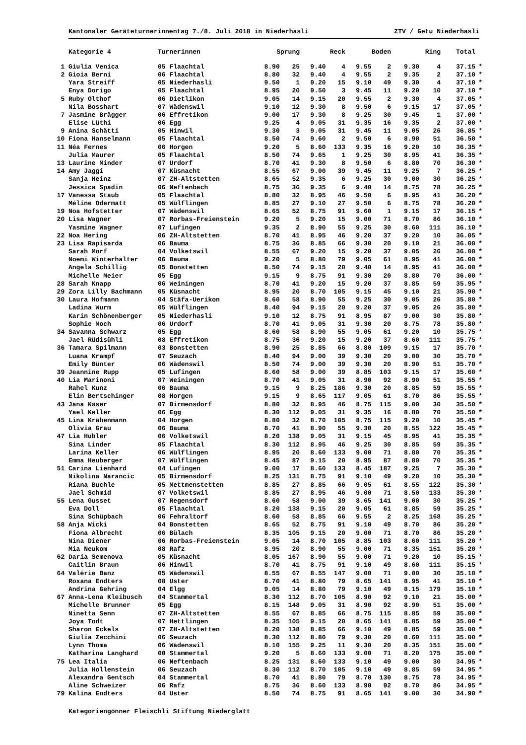Kantonaler Geräteturnerinnentag 7./8. Juli 2018 in Niederhasli ZTV / Getu Niederhasli
| | Kategorie 4 | Turnerinnen | Sprung | | Reck | | Boden | | Ring | | Total | |
| --- | --- | --- | --- | --- | --- | --- | --- | --- | --- | --- | --- | --- |
| 1 | Giulia Venica | 05 Flaachtal | 8.90 | 25 | 9.40 | 4 | 9.55 | 2 | 9.30 | 4 | 37.15 | * |
| 2 | Gioia Berni | 06 Flaachtal | 8.80 | 32 | 9.40 | 4 | 9.55 | 2 | 9.35 | 2 | 37.10 | * |
| | Yara Streiff | 05 Niederhasli | 9.50 | 1 | 9.20 | 15 | 9.10 | 49 | 9.30 | 4 | 37.10 | * |
| | Enya Dorigo | 05 Flaachtal | 8.95 | 20 | 9.50 | 3 | 9.45 | 11 | 9.20 | 10 | 37.10 | * |
| 5 | Ruby Olthof | 06 Dietlikon | 9.05 | 14 | 9.15 | 20 | 9.55 | 2 | 9.30 | 4 | 37.05 | * |
| | Nila Bosshart | 07 Wädenswil | 9.10 | 12 | 9.30 | 8 | 9.50 | 6 | 9.15 | 17 | 37.05 | * |
| 7 | Jasmine Brägger | 06 Effretikon | 9.00 | 17 | 9.30 | 8 | 9.25 | 30 | 9.45 | 1 | 37.00 | * |
| | Elise Lüthi | 06 Egg | 9.25 | 4 | 9.05 | 31 | 9.35 | 16 | 9.35 | 2 | 37.00 | * |
| 9 | Anina Schätti | 05 Hinwil | 9.30 | 3 | 9.05 | 31 | 9.45 | 11 | 9.05 | 26 | 36.85 | * |
| 10 | Fiona Hanselmann | 05 Flaachtal | 8.50 | 74 | 9.60 | 2 | 9.50 | 6 | 8.90 | 51 | 36.50 | * |
| 11 | Néa Fernes | 06 Horgen | 9.20 | 5 | 8.60 | 133 | 9.35 | 16 | 9.20 | 10 | 36.35 | * |
| | Julia Maurer | 05 Flaachtal | 8.50 | 74 | 9.65 | 1 | 9.25 | 30 | 8.95 | 41 | 36.35 | * |
| 13 | Laurine Minder | 07 Urdorf | 8.70 | 41 | 9.30 | 8 | 9.50 | 6 | 8.80 | 70 | 36.30 | * |
| 14 | Amy Jaggi | 07 Küsnacht | 8.55 | 67 | 9.00 | 39 | 9.45 | 11 | 9.25 | 7 | 36.25 | * |
| | Sanja Heinz | 07 ZH-Altstetten | 8.65 | 52 | 9.35 | 6 | 9.25 | 30 | 9.00 | 30 | 36.25 | * |
| | Jessica Spadin | 06 Neftenbach | 8.75 | 36 | 9.35 | 6 | 9.40 | 14 | 8.75 | 78 | 36.25 | * |
| 17 | Vanessa Staub | 05 Flaachtal | 8.80 | 32 | 8.95 | 46 | 9.50 | 6 | 8.95 | 41 | 36.20 | * |
| | Méline Odermatt | 05 Wülflingen | 8.85 | 27 | 9.10 | 27 | 9.50 | 6 | 8.75 | 78 | 36.20 | * |
| 19 | Noa Hofstetter | 07 Wädenswil | 8.65 | 52 | 8.75 | 91 | 9.60 | 1 | 9.15 | 17 | 36.15 | * |
| 20 | Lisa Wagner | 07 Rorbas-Freienstein | 9.20 | 5 | 9.20 | 15 | 9.00 | 71 | 8.70 | 86 | 36.10 | * |
| | Yasmine Wagner | 07 Lufingen | 9.35 | 2 | 8.90 | 55 | 9.25 | 30 | 8.60 | 111 | 36.10 | * |
| 22 | Noa Hering | 06 ZH-Altstetten | 8.70 | 41 | 8.95 | 46 | 9.20 | 37 | 9.20 | 10 | 36.05 | * |
| 23 | Lisa Rapisarda | 06 Bauma | 8.75 | 36 | 8.85 | 66 | 9.30 | 20 | 9.10 | 21 | 36.00 | * |
| | Sarah Morf | 04 Volketswil | 8.55 | 67 | 9.20 | 15 | 9.20 | 37 | 9.05 | 26 | 36.00 | * |
| | Noemi Winterhalter | 06 Bauma | 9.20 | 5 | 8.80 | 79 | 9.05 | 61 | 8.95 | 41 | 36.00 | * |
| | Angela Schillig | 05 Bonstetten | 8.50 | 74 | 9.15 | 20 | 9.40 | 14 | 8.95 | 41 | 36.00 | * |
| | Michelle Meier | 05 Egg | 9.15 | 9 | 8.75 | 91 | 9.30 | 20 | 8.80 | 70 | 36.00 | * |
| 28 | Sarah Knapp | 06 Weiningen | 8.70 | 41 | 9.20 | 15 | 9.20 | 37 | 8.85 | 59 | 35.95 | * |
| 29 | Zora Lilly Bachmann | 05 Küsnacht | 8.95 | 20 | 8.70 | 105 | 9.15 | 45 | 9.10 | 21 | 35.90 | * |
| 30 | Laura Hofmann | 04 Stäfa-Uerikon | 8.60 | 58 | 8.90 | 55 | 9.25 | 30 | 9.05 | 26 | 35.80 | * |
| | Ladina Wurm | 05 Wülflingen | 8.40 | 94 | 9.15 | 20 | 9.20 | 37 | 9.05 | 26 | 35.80 | * |
| | Karin Schönenberger | 05 Niederhasli | 9.10 | 12 | 8.75 | 91 | 8.95 | 87 | 9.00 | 30 | 35.80 | * |
| | Sophie Moch | 06 Urdorf | 8.70 | 41 | 9.05 | 31 | 9.30 | 20 | 8.75 | 78 | 35.80 | * |
| 34 | Savanna Schwarz | 05 Egg | 8.60 | 58 | 8.90 | 55 | 9.05 | 61 | 9.20 | 10 | 35.75 | * |
| | Jael Rüdisühli | 08 Effretikon | 8.75 | 36 | 9.20 | 15 | 9.20 | 37 | 8.60 | 111 | 35.75 | * |
| 36 | Tamara Spilmann | 03 Bonstetten | 8.90 | 25 | 8.85 | 66 | 8.80 | 109 | 9.15 | 17 | 35.70 | * |
| | Luana Krampf | 07 Seuzach | 8.40 | 94 | 9.00 | 39 | 9.30 | 20 | 9.00 | 30 | 35.70 | * |
| | Emily Bünter | 06 Wädenswil | 8.50 | 74 | 9.00 | 39 | 9.30 | 20 | 8.90 | 51 | 35.70 | * |
| 39 | Jeannine Rupp | 05 Lufingen | 8.60 | 58 | 9.00 | 39 | 8.85 | 103 | 9.15 | 17 | 35.60 | * |
| 40 | Lia Marinoni | 07 Weiningen | 8.70 | 41 | 9.05 | 31 | 8.90 | 92 | 8.90 | 51 | 35.55 | * |
| | Rahel Kunz | 06 Bauma | 9.15 | 9 | 8.25 | 186 | 9.30 | 20 | 8.85 | 59 | 35.55 | * |
| | Elin Bertschinger | 08 Horgen | 9.15 | 9 | 8.65 | 117 | 9.05 | 61 | 8.70 | 86 | 35.55 | * |
| 43 | Jana Käser | 07 Birmensdorf | 8.80 | 32 | 8.95 | 46 | 8.75 | 115 | 9.00 | 30 | 35.50 | * |
| | Yael Keller | 06 Egg | 8.30 | 112 | 9.05 | 31 | 9.35 | 16 | 8.80 | 70 | 35.50 | * |
| 45 | Lina Krähenmann | 04 Horgen | 8.80 | 32 | 8.70 | 105 | 8.75 | 115 | 9.20 | 10 | 35.45 | * |
| | Olivia Grau | 06 Bauma | 8.70 | 41 | 8.90 | 55 | 9.30 | 20 | 8.55 | 122 | 35.45 | * |
| 47 | Lia Hubler | 06 Volketswil | 8.20 | 138 | 9.05 | 31 | 9.15 | 45 | 8.95 | 41 | 35.35 | * |
| | Sina Linder | 05 Flaachtal | 8.30 | 112 | 8.95 | 46 | 9.25 | 30 | 8.85 | 59 | 35.35 | * |
| | Larina Keller | 06 Wülflingen | 8.95 | 20 | 8.60 | 133 | 9.00 | 71 | 8.80 | 70 | 35.35 | * |
| | Emma Heuberger | 07 Wülflingen | 8.45 | 87 | 9.15 | 20 | 8.95 | 87 | 8.80 | 70 | 35.35 | * |
| 51 | Carina Lienhard | 04 Lufingen | 9.00 | 17 | 8.60 | 133 | 8.45 | 187 | 9.25 | 7 | 35.30 | * |
| | Nikolina Narancic | 05 Birmensdorf | 8.25 | 131 | 8.75 | 91 | 9.10 | 49 | 9.20 | 10 | 35.30 | * |
| | Riana Buchle | 05 Mettmenstetten | 8.85 | 27 | 8.85 | 66 | 9.05 | 61 | 8.55 | 122 | 35.30 | * |
| | Jael Schmid | 07 Volketswil | 8.85 | 27 | 8.95 | 46 | 9.00 | 71 | 8.50 | 133 | 35.30 | * |
| 55 | Lena Gusset | 07 Regensdorf | 8.60 | 58 | 9.00 | 39 | 8.65 | 141 | 9.00 | 30 | 35.25 | * |
| | Eva Doll | 05 Flaachtal | 8.20 | 138 | 9.15 | 20 | 9.05 | 61 | 8.85 | 59 | 35.25 | * |
| | Sina Schüpbach | 06 Fehraltorf | 8.60 | 58 | 8.85 | 66 | 9.55 | 2 | 8.25 | 168 | 35.25 | * |
| 58 | Anja Wicki | 04 Bonstetten | 8.65 | 52 | 8.75 | 91 | 9.10 | 49 | 8.70 | 86 | 35.20 | * |
| | Fiona Albrecht | 06 Bülach | 8.35 | 105 | 9.15 | 20 | 9.00 | 71 | 8.70 | 86 | 35.20 | * |
| | Nina Diener | 06 Rorbas-Freienstein | 9.05 | 14 | 8.70 | 105 | 8.85 | 103 | 8.60 | 111 | 35.20 | * |
| | Mia Neukom | 08 Rafz | 8.95 | 20 | 8.90 | 55 | 9.00 | 71 | 8.35 | 151 | 35.20 | * |
| 62 | Daria Semenova | 05 Küsnacht | 8.05 | 167 | 8.90 | 55 | 9.00 | 71 | 9.20 | 10 | 35.15 | * |
| | Caitlin Braun | 06 Hinwil | 8.70 | 41 | 8.75 | 91 | 9.10 | 49 | 8.60 | 111 | 35.15 | * |
| 64 | Valérie Banz | 05 Wädenswil | 8.55 | 67 | 8.55 | 147 | 9.00 | 71 | 9.00 | 30 | 35.10 | * |
| | Roxana Endters | 08 Uster | 8.70 | 41 | 8.80 | 79 | 8.65 | 141 | 8.95 | 41 | 35.10 | * |
| | Andrina Gehring | 04 Elgg | 9.05 | 14 | 8.80 | 79 | 9.10 | 49 | 8.15 | 179 | 35.10 | * |
| 67 | Anna-Lena Kleibusch | 04 Stammertal | 8.30 | 112 | 8.70 | 105 | 8.90 | 92 | 9.10 | 21 | 35.00 | * |
| | Michelle Brunner | 05 Egg | 8.15 | 148 | 9.05 | 31 | 8.90 | 92 | 8.90 | 51 | 35.00 | * |
| | Ninetta Senn | 07 ZH-Altstetten | 8.55 | 67 | 8.85 | 66 | 8.75 | 115 | 8.85 | 59 | 35.00 | * |
| | Joya Todt | 07 Hettlingen | 8.35 | 105 | 9.15 | 20 | 8.65 | 141 | 8.85 | 59 | 35.00 | * |
| | Sharon Eckels | 07 ZH-Altstetten | 8.20 | 138 | 8.85 | 66 | 9.10 | 49 | 8.85 | 59 | 35.00 | * |
| | Giulia Zecchini | 06 Seuzach | 8.30 | 112 | 8.80 | 79 | 9.30 | 20 | 8.60 | 111 | 35.00 | * |
| | Lynn Thoma | 06 Wädenswil | 8.10 | 155 | 9.25 | 11 | 9.30 | 20 | 8.35 | 151 | 35.00 | * |
| | Katharina Langhard | 00 Stammertal | 9.20 | 5 | 8.60 | 133 | 9.00 | 71 | 8.20 | 175 | 35.00 | * |
| 75 | Lea Italia | 06 Neftenbach | 8.25 | 131 | 8.60 | 133 | 9.10 | 49 | 9.00 | 30 | 34.95 | * |
| | Julia Hollenstein | 06 Seuzach | 8.30 | 112 | 8.70 | 105 | 9.10 | 49 | 8.85 | 59 | 34.95 | * |
| | Alexandra Gentsch | 04 Stammertal | 8.70 | 41 | 8.80 | 79 | 8.70 | 130 | 8.75 | 78 | 34.95 | * |
| | Aline Schweizer | 06 Rafz | 8.75 | 36 | 8.60 | 133 | 8.90 | 92 | 8.70 | 86 | 34.95 | * |
| 79 | Kalina Endters | 04 Uster | 8.50 | 74 | 8.75 | 91 | 8.65 | 141 | 9.00 | 30 | 34.90 | * |
Kategoriengönner Fleischli Stiftung Niederglatt